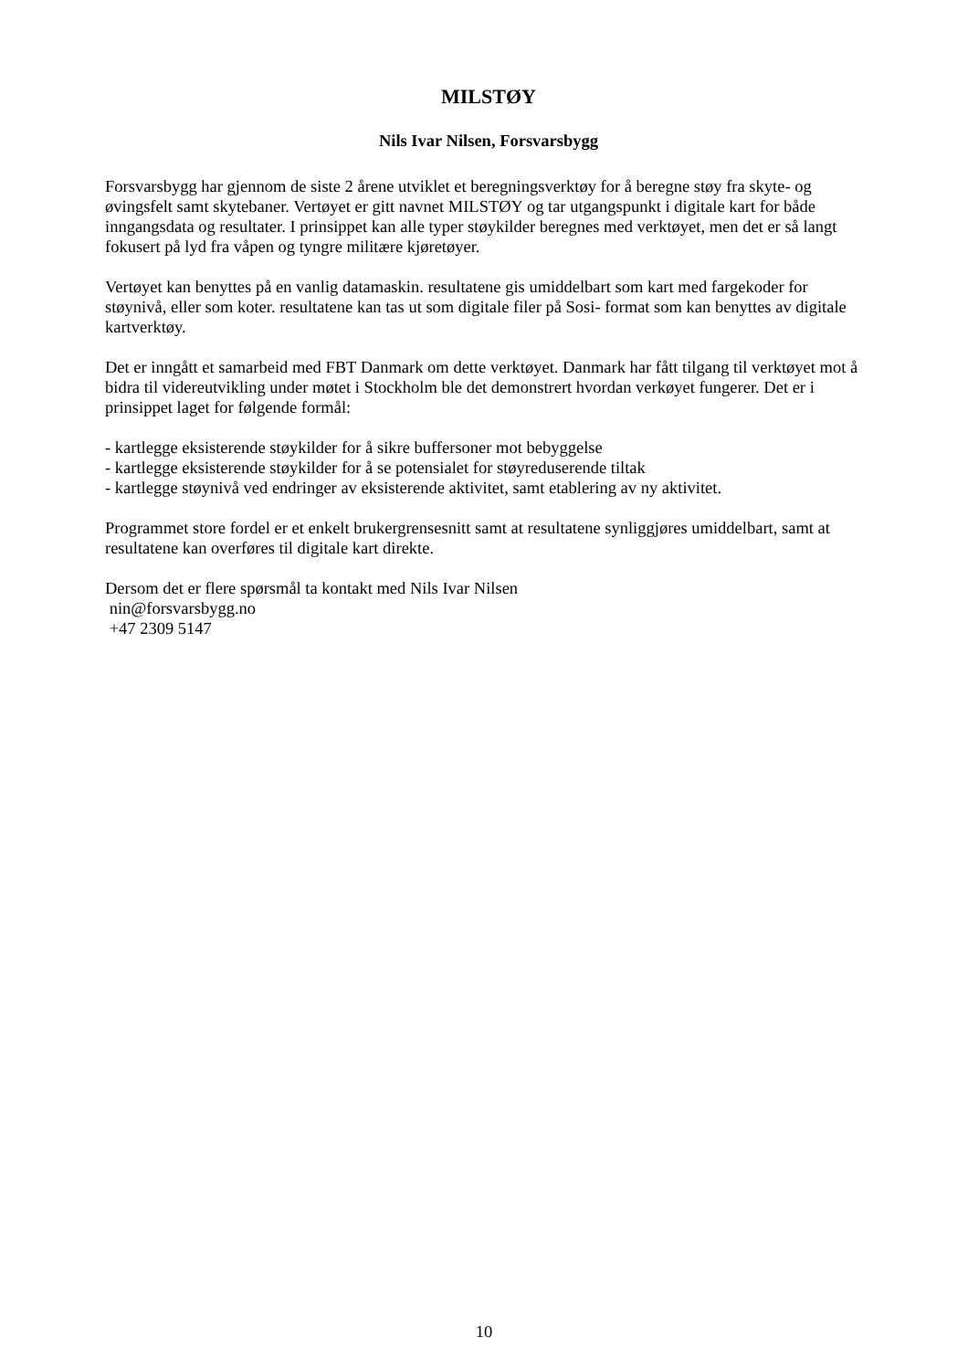MILSTØY
Nils Ivar Nilsen, Forsvarsbygg
Forsvarsbygg har gjennom de siste 2 årene utviklet et beregningsverktøy for å beregne støy fra skyte- og øvingsfelt samt skytebaner. Vertøyet er gitt navnet MILSTØY og tar utgangspunkt i digitale kart for både inngangsdata og resultater. I prinsippet kan alle typer støykilder beregnes med verktøyet, men det er så langt fokusert på lyd fra våpen og tyngre militære kjøretøyer.
Vertøyet kan benyttes på en vanlig datamaskin. resultatene gis umiddelbart som kart med fargekoder for støynivå, eller som koter. resultatene kan tas ut som digitale filer på Sosi- format som kan benyttes av digitale kartverktøy.
Det er inngått et samarbeid med FBT Danmark om dette verktøyet. Danmark har fått tilgang til verktøyet mot å bidra til videreutvikling under møtet i Stockholm ble det demonstrert hvordan verkøyet fungerer. Det er i prinsippet laget for følgende formål:
- kartlegge eksisterende støykilder for å sikre buffersoner mot bebyggelse
- kartlegge eksisterende støykilder for å se potensialet for støyreduserende tiltak
- kartlegge støynivå ved endringer av eksisterende aktivitet, samt etablering av ny aktivitet.
Programmet store fordel er et enkelt brukergrensesnitt samt at resultatene synliggjøres umiddelbart, samt at resultatene kan overføres til digitale kart direkte.
Dersom det er flere spørsmål ta kontakt med Nils Ivar Nilsen
nin@forsvarsbygg.no
+47 2309 5147
10